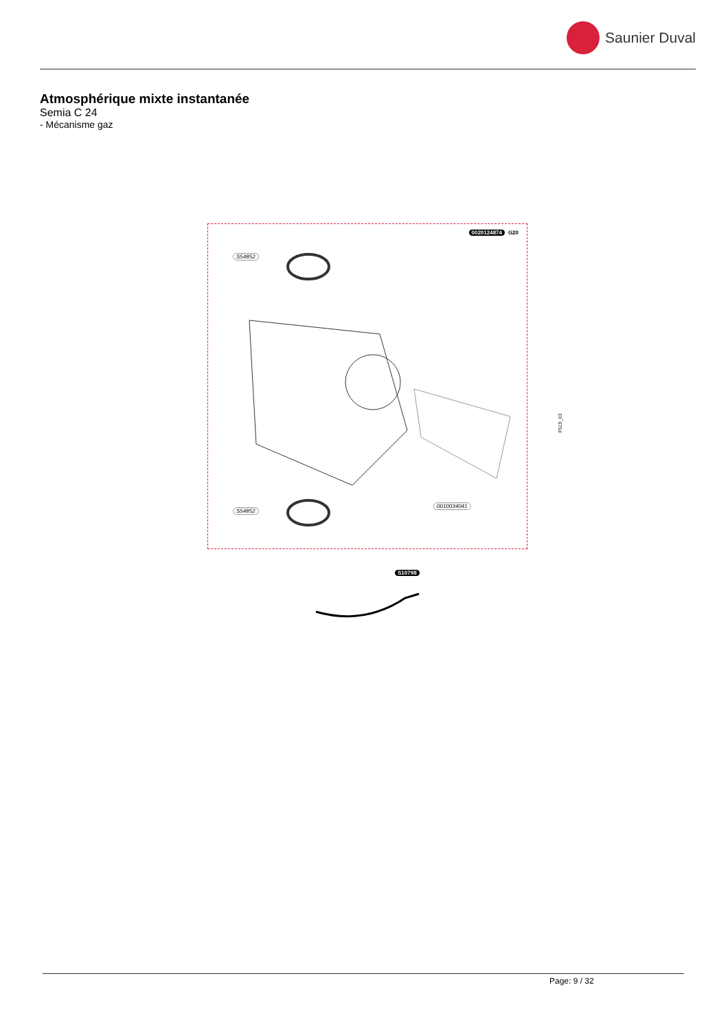Saunier Duval
Atmosphérique mixte instantanée
Semia C 24
- Mécanisme gaz
0020124874 G20
S54852
S54852
0010034041
S10798
F519_03
Page: 9 / 32